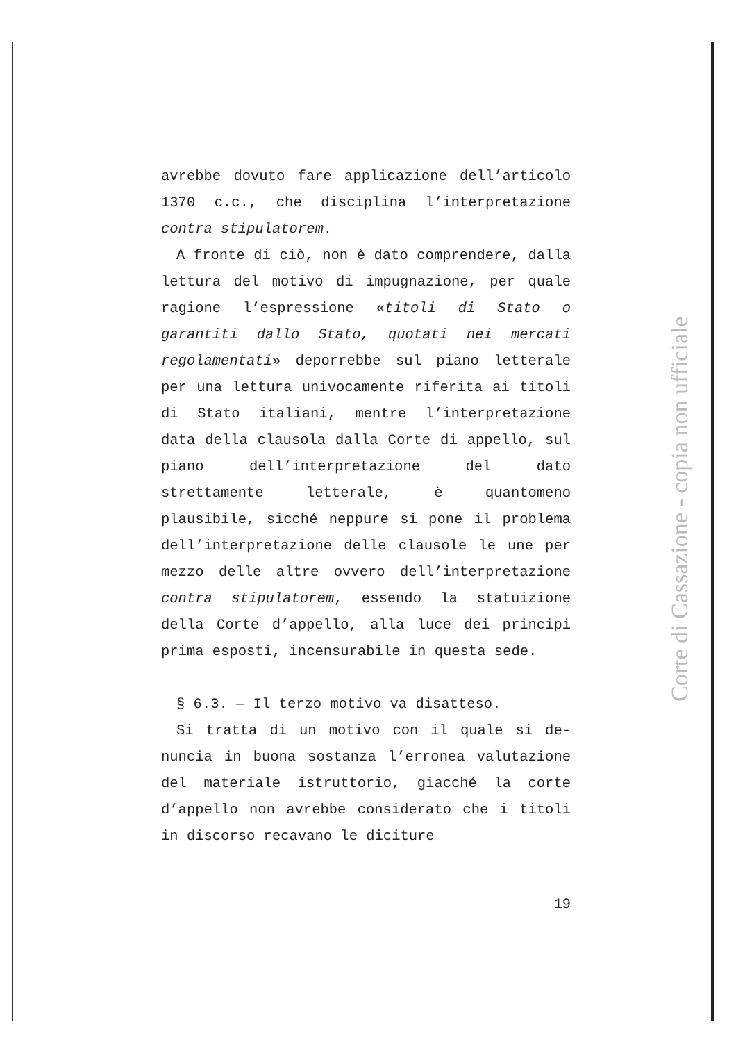avrebbe dovuto fare applicazione dell’arti­colo 1370 c.c., che disciplina l’interpreta­zione contra stipulatorem.
A fronte di ciò, non è dato comprendere, dalla lettura del motivo di impugnazione, per quale ragione l’espressione «titoli di Stato o garantiti dallo Stato, quotati nei mercati regolamentati» deporrebbe sul piano letterale per una lettura univocamente riferita ai ti­toli di Stato italiani, mentre l’interpreta­zione data della clausola dalla Corte di ap­pello, sul piano dell’interpretazione del dato strettamente letterale, è quantomeno plausibile, sicché neppure si pone il pro­blema dell’interpretazione delle clausole le une per mezzo delle altre ovvero dell’inter­pretazione contra stipulatorem, essendo la statuizione della Corte d’appello, alla luce dei principi prima esposti, incensurabile in questa sede.
§ 6.3. — Il terzo motivo va disatteso.
Si tratta di un motivo con il quale si de­nuncia in buona sostanza l’erronea valuta­zione del materiale istruttorio, giacché la corte d’appello non avrebbe considerato che i titoli in discorso recavano le diciture
19
Corte di Cassazione - copia non ufficiale